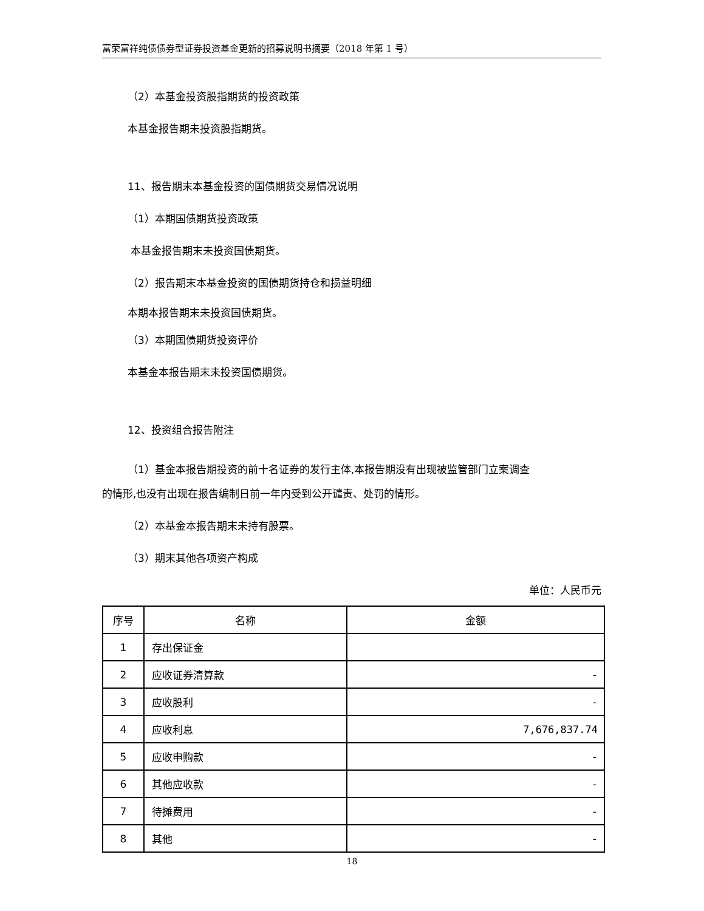富荣富祥纯债债券型证券投资基金更新的招募说明书摘要（2018 年第 1 号）
（2）本基金投资股指期货的投资政策
本基金报告期未投资股指期货。
11、报告期末本基金投资的国债期货交易情况说明
（1）本期国债期货投资政策
本基金报告期末未投资国债期货。
（2）报告期末本基金投资的国债期货持仓和损益明细
本期本报告期末未投资国债期货。
（3）本期国债期货投资评价
本基金本报告期末未投资国债期货。
12、投资组合报告附注
（1）基金本报告期投资的前十名证券的发行主体,本报告期没有出现被监管部门立案调查
的情形,也没有出现在报告编制日前一年内受到公开谴责、处罚的情形。
（2）本基金本报告期末未持有股票。
（3）期末其他各项资产构成
单位：人民币元
| 序号 | 名称 | 金额 |
| --- | --- | --- |
| 1 | 存出保证金 | |
| 2 | 应收证券清算款 | - |
| 3 | 应收股利 | - |
| 4 | 应收利息 | 7,676,837.74 |
| 5 | 应收申购款 | - |
| 6 | 其他应收款 | - |
| 7 | 待摊费用 | - |
| 8 | 其他 | - |
18